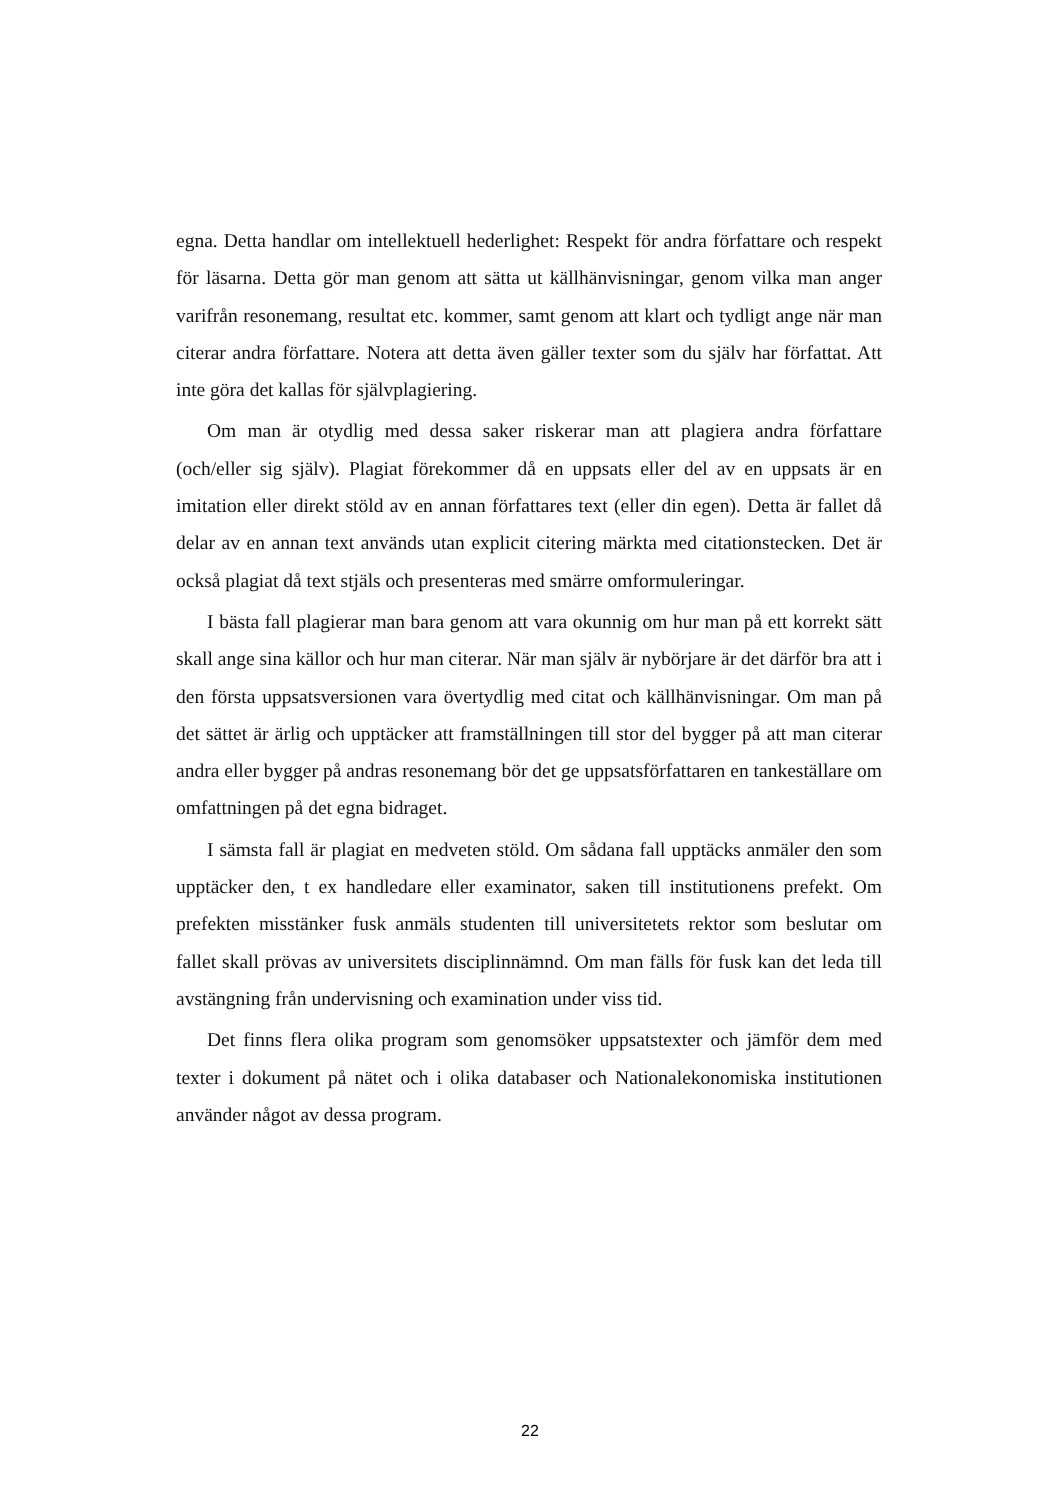egna. Detta handlar om intellektuell hederlighet: Respekt för andra författare och respekt för läsarna. Detta gör man genom att sätta ut källhänvisningar, genom vilka man anger varifrån resonemang, resultat etc. kommer, samt genom att klart och tydligt ange när man citerar andra författare. Notera att detta även gäller texter som du själv har författat. Att inte göra det kallas för självplagiering.
Om man är otydlig med dessa saker riskerar man att plagiera andra författare (och/eller sig själv). Plagiat förekommer då en uppsats eller del av en uppsats är en imitation eller direkt stöld av en annan författares text (eller din egen). Detta är fallet då delar av en annan text används utan explicit citering märkta med citationstecken. Det är också plagiat då text stjäls och presenteras med smärre omformuleringar.
I bästa fall plagierar man bara genom att vara okunnig om hur man på ett korrekt sätt skall ange sina källor och hur man citerar. När man själv är nybörjare är det därför bra att i den första uppsatsversionen vara övertydlig med citat och källhänvisningar. Om man på det sättet är ärlig och upptäcker att framställningen till stor del bygger på att man citerar andra eller bygger på andras resonemang bör det ge uppsatsförfattaren en tankeställare om omfattningen på det egna bidraget.
I sämsta fall är plagiat en medveten stöld. Om sådana fall upptäcks anmäler den som upptäcker den, t ex handledare eller examinator, saken till institutionens prefekt. Om prefekten misstänker fusk anmäls studenten till universitetets rektor som beslutar om fallet skall prövas av universitets disciplinnämnd. Om man fälls för fusk kan det leda till avstängning från undervisning och examination under viss tid.
Det finns flera olika program som genomsöker uppsatstexter och jämför dem med texter i dokument på nätet och i olika databaser och Nationalekonomiska institutionen använder något av dessa program.
22